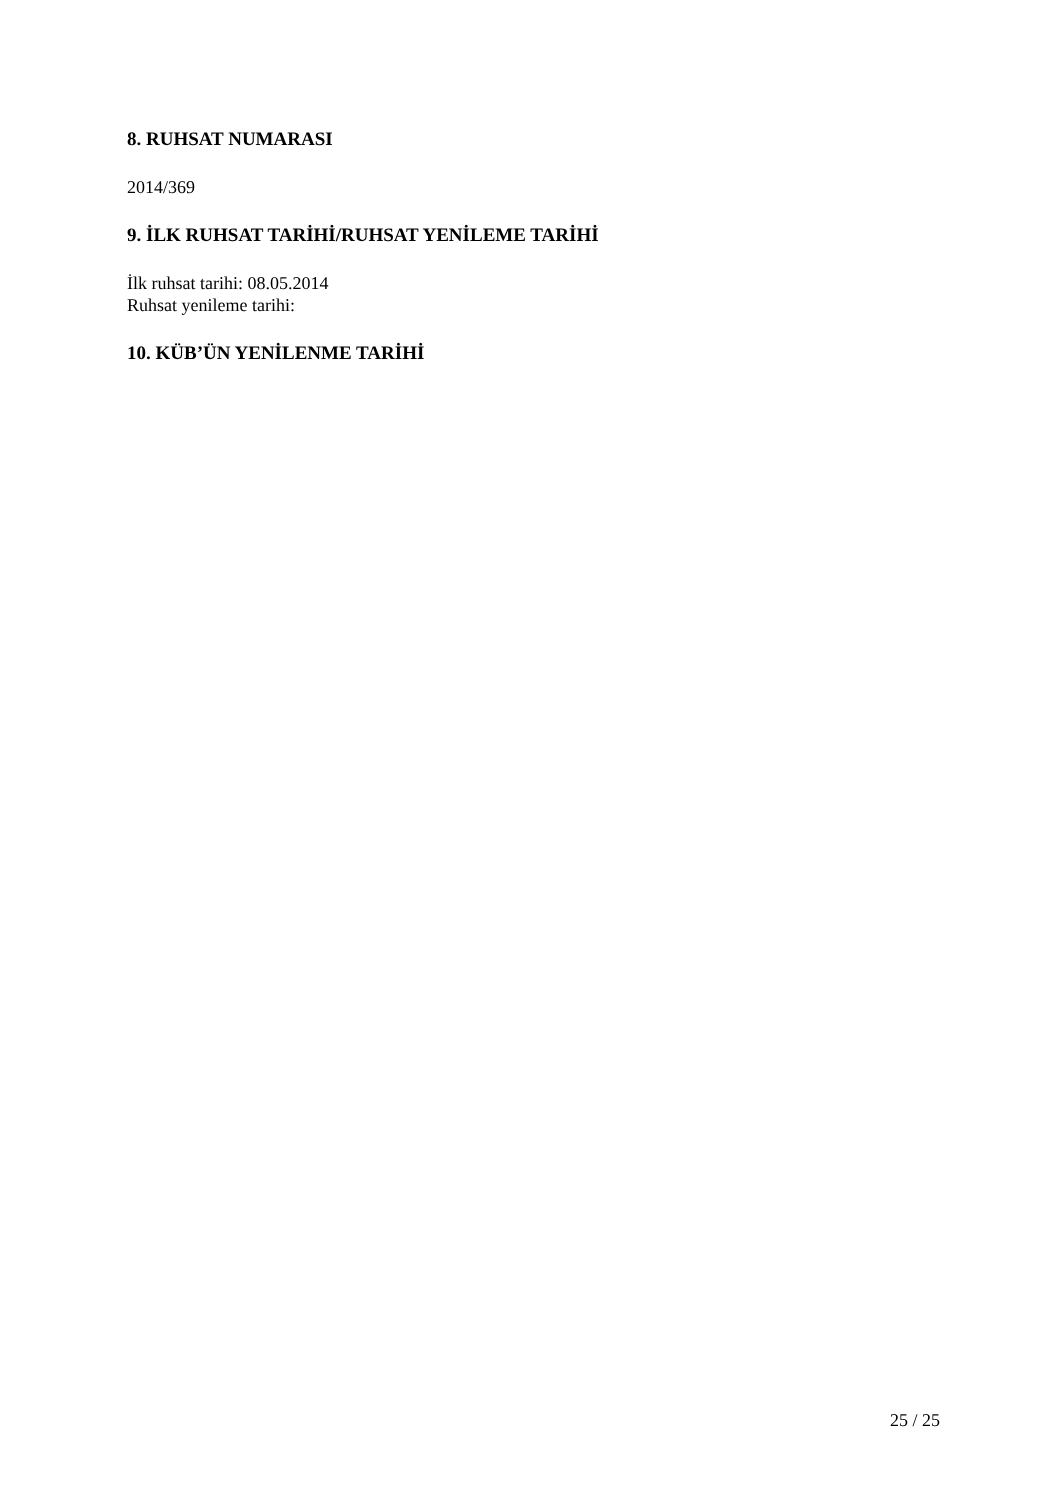8. RUHSAT NUMARASI
2014/369
9. İLK RUHSAT TARİHİ/RUHSAT YENİLEME TARİHİ
İlk ruhsat tarihi: 08.05.2014
Ruhsat yenileme tarihi:
10. KÜB’ÜN YENİLENME TARİHİ
25 / 25